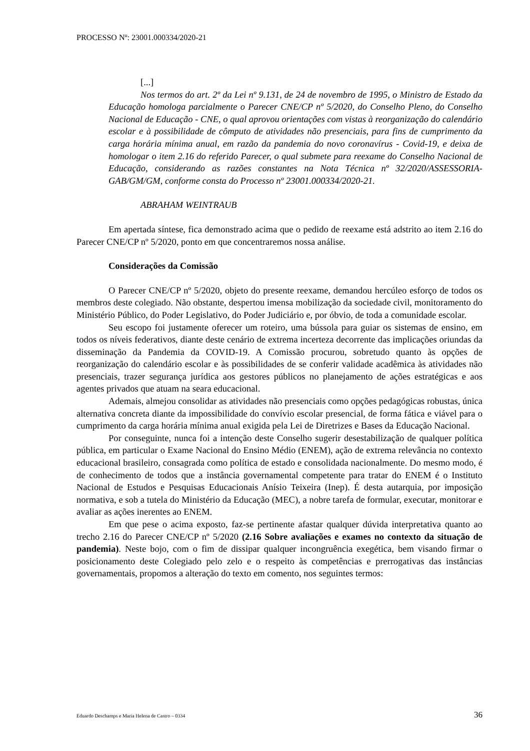PROCESSO Nº: 23001.000334/2020-21
[...]
Nos termos do art. 2º da Lei nº 9.131, de 24 de novembro de 1995, o Ministro de Estado da Educação homologa parcialmente o Parecer CNE/CP nº 5/2020, do Conselho Pleno, do Conselho Nacional de Educação - CNE, o qual aprovou orientações com vistas à reorganização do calendário escolar e à possibilidade de cômputo de atividades não presenciais, para fins de cumprimento da carga horária mínima anual, em razão da pandemia do novo coronavírus - Covid-19, e deixa de homologar o item 2.16 do referido Parecer, o qual submete para reexame do Conselho Nacional de Educação, considerando as razões constantes na Nota Técnica nº 32/2020/ASSESSORIA-GAB/GM/GM, conforme consta do Processo nº 23001.000334/2020-21.
ABRAHAM WEINTRAUB
Em apertada síntese, fica demonstrado acima que o pedido de reexame está adstrito ao item 2.16 do Parecer CNE/CP nº 5/2020, ponto em que concentraremos nossa análise.
Considerações da Comissão
O Parecer CNE/CP nº 5/2020, objeto do presente reexame, demandou hercúleo esforço de todos os membros deste colegiado. Não obstante, despertou imensa mobilização da sociedade civil, monitoramento do Ministério Público, do Poder Legislativo, do Poder Judiciário e, por óbvio, de toda a comunidade escolar.
Seu escopo foi justamente oferecer um roteiro, uma bússola para guiar os sistemas de ensino, em todos os níveis federativos, diante deste cenário de extrema incerteza decorrente das implicações oriundas da disseminação da Pandemia da COVID-19. A Comissão procurou, sobretudo quanto às opções de reorganização do calendário escolar e às possibilidades de se conferir validade acadêmica às atividades não presenciais, trazer segurança jurídica aos gestores públicos no planejamento de ações estratégicas e aos agentes privados que atuam na seara educacional.
Ademais, almejou consolidar as atividades não presenciais como opções pedagógicas robustas, única alternativa concreta diante da impossibilidade do convívio escolar presencial, de forma fática e viável para o cumprimento da carga horária mínima anual exigida pela Lei de Diretrizes e Bases da Educação Nacional.
Por conseguinte, nunca foi a intenção deste Conselho sugerir desestabilização de qualquer política pública, em particular o Exame Nacional do Ensino Médio (ENEM), ação de extrema relevância no contexto educacional brasileiro, consagrada como política de estado e consolidada nacionalmente. Do mesmo modo, é de conhecimento de todos que a instância governamental competente para tratar do ENEM é o Instituto Nacional de Estudos e Pesquisas Educacionais Anísio Teixeira (Inep). É desta autarquia, por imposição normativa, e sob a tutela do Ministério da Educação (MEC), a nobre tarefa de formular, executar, monitorar e avaliar as ações inerentes ao ENEM.
Em que pese o acima exposto, faz-se pertinente afastar qualquer dúvida interpretativa quanto ao trecho 2.16 do Parecer CNE/CP nº 5/2020 (2.16 Sobre avaliações e exames no contexto da situação de pandemia). Neste bojo, com o fim de dissipar qualquer incongruência exegética, bem visando firmar o posicionamento deste Colegiado pelo zelo e o respeito às competências e prerrogativas das instâncias governamentais, propomos a alteração do texto em comento, nos seguintes termos:
Eduardo Deschamps e Maria Helena de Castro – 0334 36